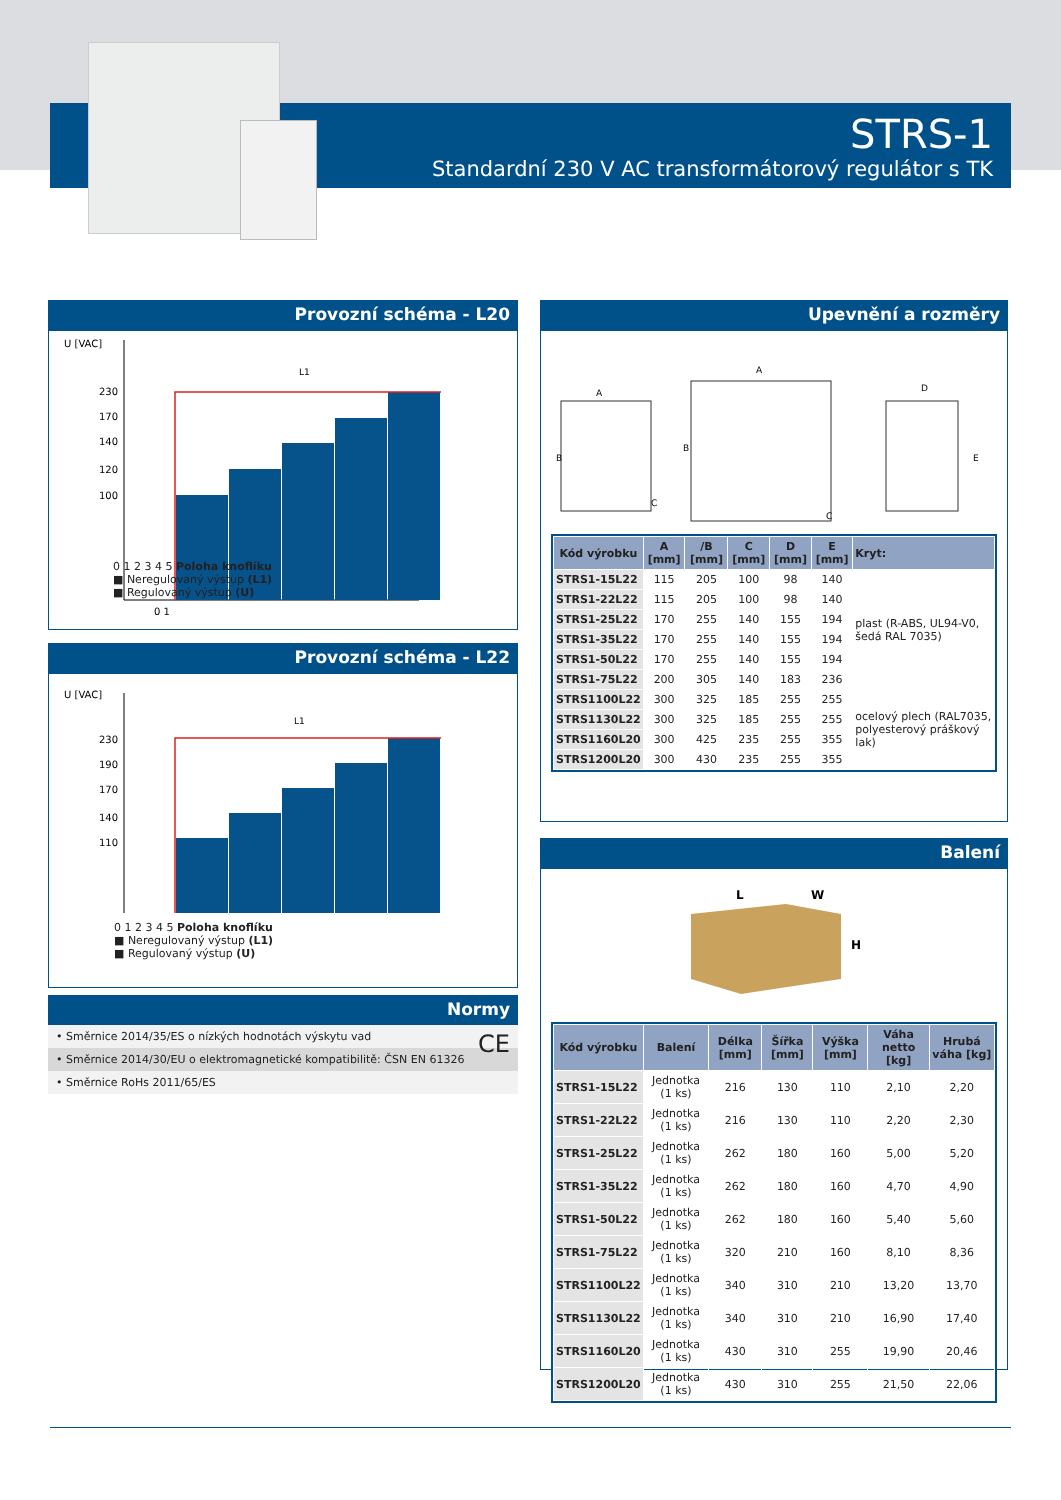STRS-1
Standardní 230 V AC transformátorový regulátor s TK
Provozní schéma - L20
U [VAC]
L1
230
170
140
120
100
0 1
0 1 2 3 4 5 Poloha knoflíku
■ Neregulovaný výstup (L1)
■ Regulovaný výstup (U)
Provozní schéma - L22
U [VAC]
L1
230
190
170
140
110
0 1 2 3 4 5 Poloha knoflíku
■ Neregulovaný výstup (L1)
■ Regulovaný výstup (U)
Normy
• Směrnice 2014/35/ES o nízkých hodnotách výskytu vad CE
• Směrnice 2014/30/EU o elektromagnetické kompatibilitě: ČSN EN 61326
• Směrnice RoHs 2011/65/ES
Upevnění a rozměry
A
B
C
A
B
C
D
E
| Kód výrobku | A [mm] | /B [mm] | C [mm] | D [mm] | E [mm] | Kryt: |
| --- | --- | --- | --- | --- | --- | --- |
| STRS1-15L22 | 115 | 205 | 100 | 98 | 140 | plast (R-ABS, UL94-V0, šedá RAL 7035) |
| STRS1-22L22 | 115 | 205 | 100 | 98 | 140 | |
| STRS1-25L22 | 170 | 255 | 140 | 155 | 194 | |
| STRS1-35L22 | 170 | 255 | 140 | 155 | 194 | |
| STRS1-50L22 | 170 | 255 | 140 | 155 | 194 | |
| STRS1-75L22 | 200 | 305 | 140 | 183 | 236 | |
| STRS1100L22 | 300 | 325 | 185 | 255 | 255 | ocelový plech (RAL7035, polyesterový práškový lak) |
| STRS1130L22 | 300 | 325 | 185 | 255 | 255 | |
| STRS1160L20 | 300 | 425 | 235 | 255 | 355 | |
| STRS1200L20 | 300 | 430 | 235 | 255 | 355 | |
Balení
L
W
H
| Kód výrobku | Balení | Délka [mm] | Šířka [mm] | Výška [mm] | Váha netto [kg] | Hrubá váha [kg] |
| --- | --- | --- | --- | --- | --- | --- |
| STRS1-15L22 | Jednotka (1 ks) | 216 | 130 | 110 | 2,10 | 2,20 |
| STRS1-22L22 | Jednotka (1 ks) | 216 | 130 | 110 | 2,20 | 2,30 |
| STRS1-25L22 | Jednotka (1 ks) | 262 | 180 | 160 | 5,00 | 5,20 |
| STRS1-35L22 | Jednotka (1 ks) | 262 | 180 | 160 | 4,70 | 4,90 |
| STRS1-50L22 | Jednotka (1 ks) | 262 | 180 | 160 | 5,40 | 5,60 |
| STRS1-75L22 | Jednotka (1 ks) | 320 | 210 | 160 | 8,10 | 8,36 |
| STRS1100L22 | Jednotka (1 ks) | 340 | 310 | 210 | 13,20 | 13,70 |
| STRS1130L22 | Jednotka (1 ks) | 340 | 310 | 210 | 16,90 | 17,40 |
| STRS1160L20 | Jednotka (1 ks) | 430 | 310 | 255 | 19,90 | 20,46 |
| STRS1200L20 | Jednotka (1 ks) | 430 | 310 | 255 | 21,50 | 22,06 |